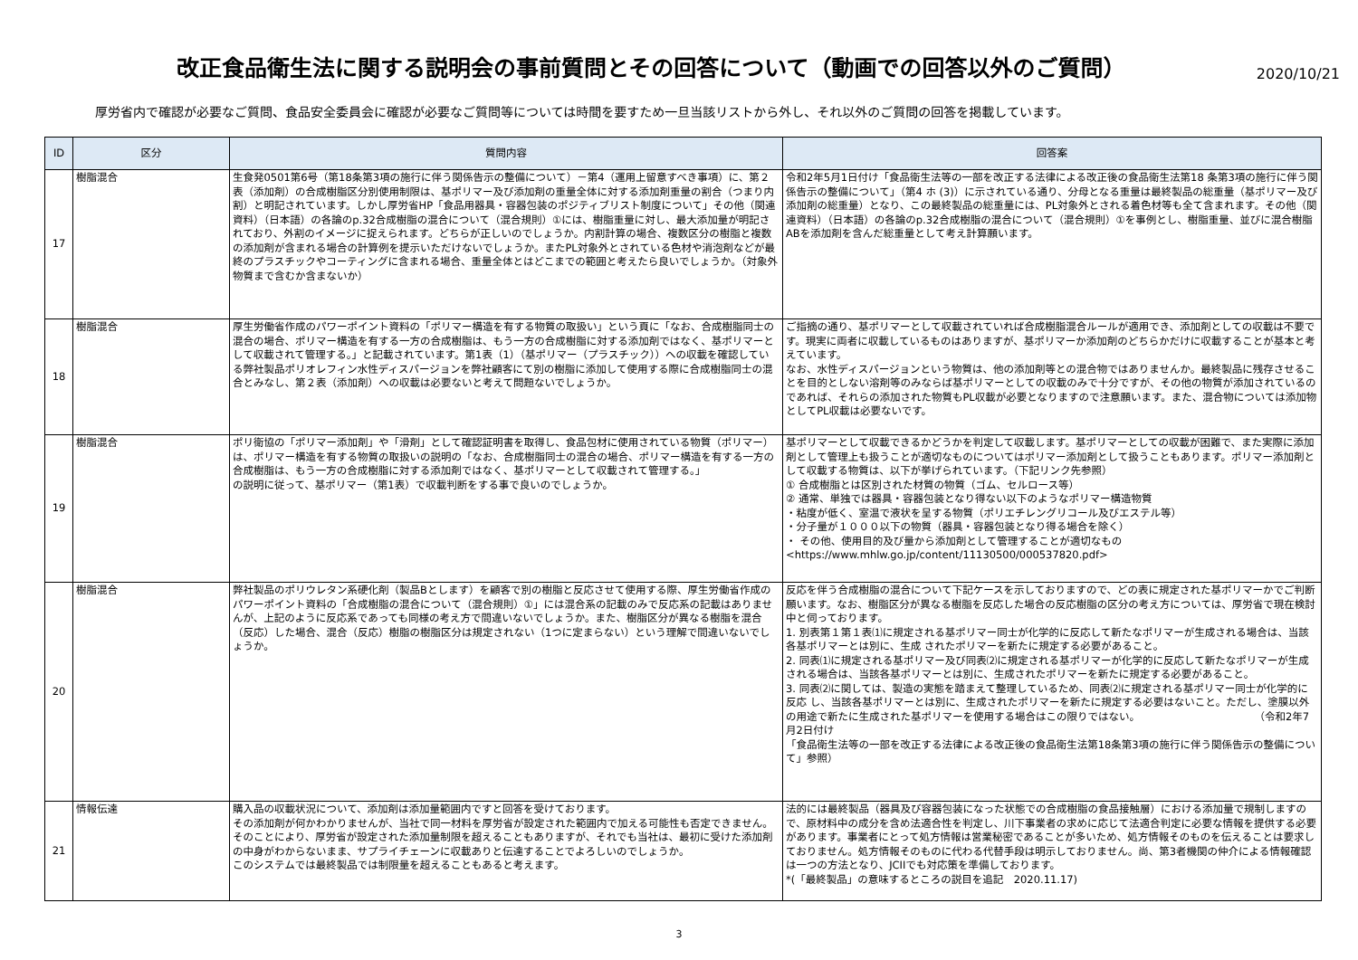改正食品衛生法に関する説明会の事前質問とその回答について（動画での回答以外のご質問）
2020/10/21
厚労省内で確認が必要なご質問、食品安全委員会に確認が必要なご質問等については時間を要すため一旦当該リストから外し、それ以外のご質問の回答を掲載しています。
| ID | 区分 | 質問内容 | 回答案 |
| --- | --- | --- | --- |
| 17 | 樹脂混合 | 生食発0501第6号（第18条第3項の施行に伴う関係告示の整備について）－第4（運用上留意すべき事項）に、第２表（添加剤）の合成樹脂区分別使用制限は、基ポリマー及び添加剤の重量全体に対する添加剤重量の割合（つまり内割）と明記されています。しかし厚労省HP「食品用器具・容器包装のポジティブリスト制度について」その他（関連資料）（日本語）の各論のp.32合成樹脂の混合について（混合規則）①には、樹脂重量に対し、最大添加量が明記されており、外割のイメージに捉えられます。どちらが正しいのでしょうか。内割計算の場合、複数区分の樹脂と複数の添加剤が含まれる場合の計算例を提示いただけないでしょうか。またPL対象外とされている色材や消泡剤などが最終のプラスチックやコーティングに含まれる場合、重量全体とはどこまでの範囲と考えたら良いでしょうか。（対象外物質まで含むか含まないか） | 令和2年5月1日付け「食品衛生法等の一部を改正する法律による改正後の食品衛生法第18 条第3項の施行に伴う関係告示の整備について」（第4 ホ (3)）に示されている通り、分母となる重量は最終製品の総重量（基ポリマー及び添加剤の総重量）となり、この最終製品の総重量には、PL対象外とされる着色材等も全て含まれます。その他（関連資料）（日本語）の各論のp.32合成樹脂の混合について（混合規則）①を事例とし、樹脂重量、並びに混合樹脂ABを添加剤を含んだ総重量として考え計算願います。 |
| 18 | 樹脂混合 | 厚生労働省作成のパワーポイント資料の「ポリマー構造を有する物質の取扱い」という頁に「なお、合成樹脂同士の混合の場合、ポリマー構造を有する一方の合成樹脂は、もう一方の合成樹脂に対する添加剤ではなく、基ポリマーとして収載されて管理する。」と記載されています。第1表（1）（基ポリマー（プラスチック））への収載を確認している弊社製品ポリオレフィン水性ディスパージョンを弊社顧客にて別の樹脂に添加して使用する際に合成樹脂同士の混合とみなし、第２表（添加剤）への収載は必要ないと考えて問題ないでしょうか。 | ご指摘の通り、基ポリマーとして収載されていれば合成樹脂混合ルールが適用でき、添加剤としての収載は不要です。現実に両者に収載しているものはありますが、基ポリマーか添加剤のどちらかだけに収載することが基本と考えています。 なお、水性ディスパージョンという物質は、他の添加剤等との混合物ではありませんか。最終製品に残存させることを目的としない溶剤等のみならば基ポリマーとしての収載のみで十分ですが、その他の物質が添加されているのであれば、それらの添加された物質もPL収載が必要となりますので注意願います。また、混合物については添加物としてPL収載は必要ないです。 |
| 19 | 樹脂混合 | ポリ衛協の「ポリマー添加剤」や「滑剤」として確認証明書を取得し、食品包材に使用されている物質（ポリマー）は、ポリマー構造を有する物質の取扱いの説明の「なお、合成樹脂同士の混合の場合、ポリマー構造を有する一方の合成樹脂は、もう一方の合成樹脂に対する添加剤ではなく、基ポリマーとして収載されて管理する。」 の説明に従って、基ポリマー（第1表）で収載判断をする事で良いのでしょうか。 | 基ポリマーとして収載できるかどうかを判定して収載します。基ポリマーとしての収載が困難で、また実際に添加剤として管理上も扱うことが適切なものについてはポリマー添加剤として扱うこともあります。ポリマー添加剤として収載する物質は、以下が挙げられています。（下記リンク先参照） ① 合成樹脂とは区別された材質の物質（ゴム、セルロース等） ② 通常、単独では器具・容器包装となり得ない以下のようなポリマー構造物質 ・粘度が低く、室温で液状を呈する物質（ポリエチレングリコール及びエステル等） ・分子量が１０００以下の物質（器具・容器包装となり得る場合を除く） ・ その他、使用目的及び量から添加剤として管理することが適切なもの <https://www.mhlw.go.jp/content/11130500/000537820.pdf> |
| 20 | 樹脂混合 | 弊社製品のポリウレタン系硬化剤（製品Bとします）を顧客で別の樹脂と反応させて使用する際、厚生労働省作成のパワーポイント資料の「合成樹脂の混合について（混合規則）①」には混合系の記載のみで反応系の記載はありませんが、上記のように反応系であっても同様の考え方で間違いないでしょうか。また、樹脂区分が異なる樹脂を混合（反応）した場合、混合（反応）樹脂の樹脂区分は規定されない（1つに定まらない）という理解で間違いないでしょうか。 | 反応を伴う合成樹脂の混合について下記ケースを示しておりますので、どの表に規定された基ポリマーかでご判断願います。なお、樹脂区分が異なる樹脂を反応した場合の反応樹脂の区分の考え方については、厚労省で現在検討中と伺っております。 1. 別表第１第１表⑴に規定される基ポリマー同士が化学的に反応して新たなポリマーが生成される場合は、当該各基ポリマーとは別に、生成 されたポリマーを新たに規定する必要があること。 2. 同表⑴に規定される基ポリマー及び同表⑵に規定される基ポリマーが化学的に反応して新たなポリマーが生成される場合は、当該各基ポリマーとは別に、生成されたポリマーを新たに規定する必要があること。 3. 同表⑵に関しては、製造の実態を踏まえて整理しているため、同表⑵に規定される基ポリマー同士が化学的に反応 し、当該各基ポリマーとは別に、生成されたポリマーを新たに規定する必要はないこと。ただし、塗膜以外の用途で新たに生成された基ポリマーを使用する場合はこの限りではない。 （令和2年7月2日付け 「食品衛生法等の一部を改正する法律による改正後の食品衛生法第18条第3項の施行に伴う関係告示の整備について」参照） |
| 21 | 情報伝達 | 購入品の収載状況について、添加剤は添加量範囲内ですと回答を受けております。 その添加剤が何かわかりませんが、当社で同一材料を厚労省が設定された範囲内で加える可能性も否定できません。そのことにより、厚労省が設定された添加量制限を超えることもありますが、それでも当社は、最初に受けた添加剤の中身がわからないまま、サプライチェーンに収載ありと伝達することでよろしいのでしょうか。 このシステムでは最終製品では制限量を超えることもあると考えます。 | 法的には最終製品（器具及び容器包装になった状態での合成樹脂の食品接触層）における添加量で規制しますので、原材料中の成分を含め法適合性を判定し、川下事業者の求めに応じて法適合判定に必要な情報を提供する必要があります。事業者にとって処方情報は営業秘密であることが多いため、処方情報そのものを伝えることは要求しておりません。処方情報そのものに代わる代替手段は明示しておりません。尚、第3者機関の仲介による情報確認は一つの方法となり、JCIIでも対応策を準備しております。 *(「最終製品」の意味するところの説目を追記 2020.11.17) |
3